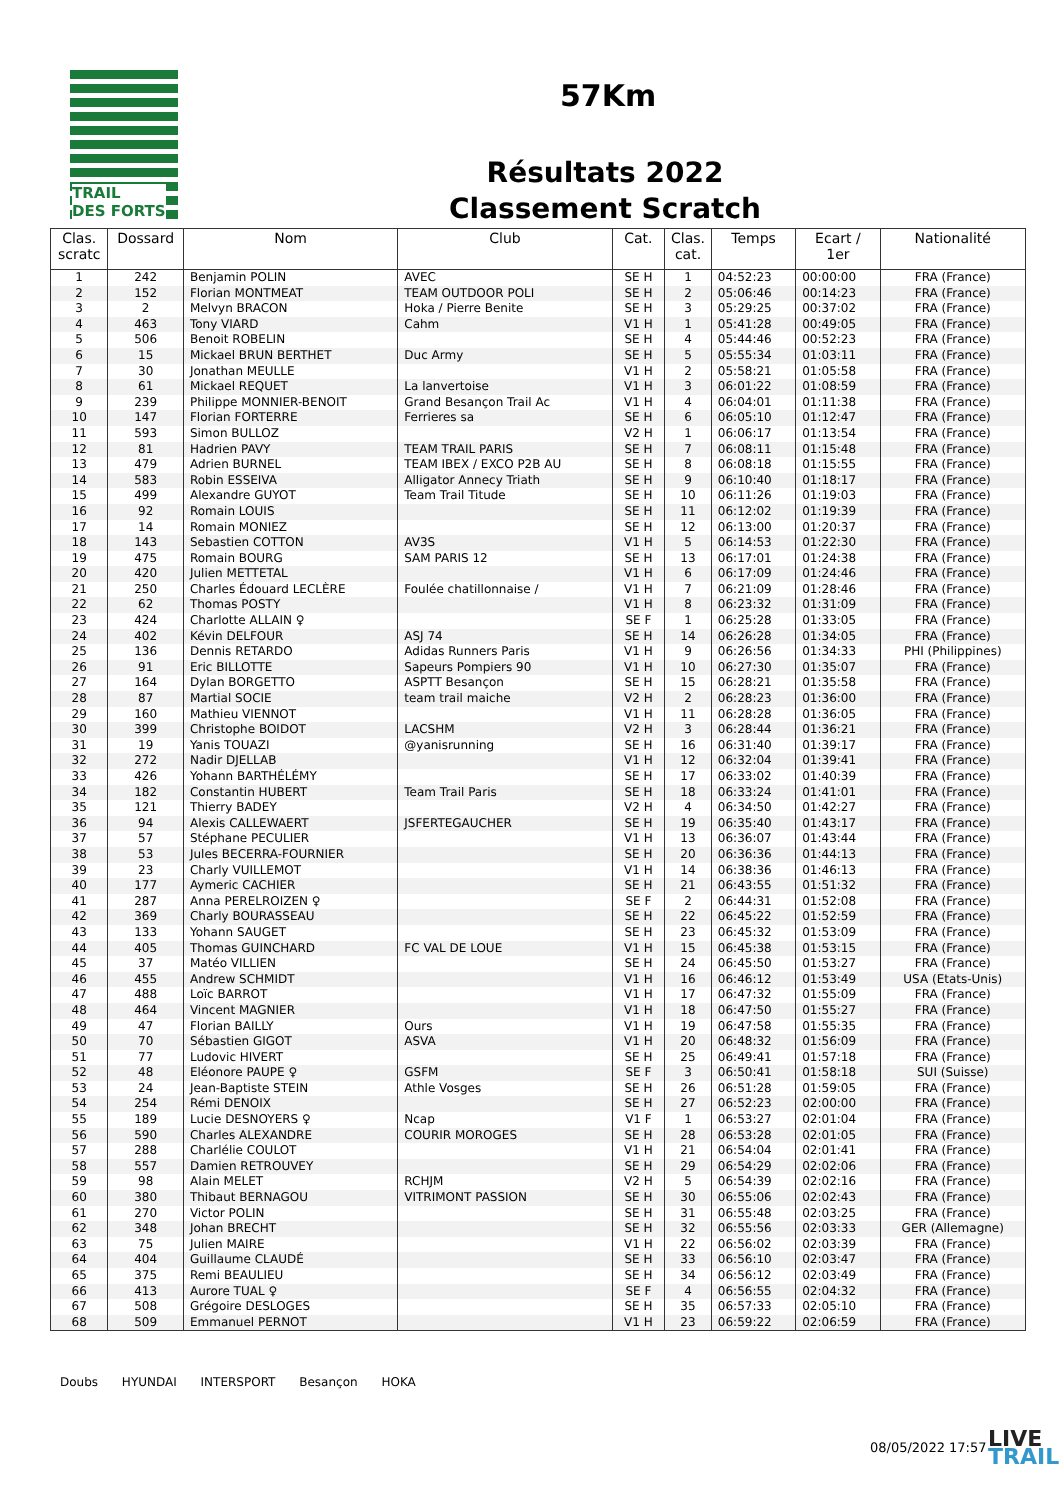TRAIL
DES FORTS
57Km
Résultats 2022
Classement Scratch
| Clas. scratc | Dossard | Nom | Club | Cat. | Clas. cat. | Temps | Ecart / 1er | Nationalité |
| --- | --- | --- | --- | --- | --- | --- | --- | --- |
| 1 | 242 | Benjamin POLIN | AVEC | SE H | 1 | 04:52:23 | 00:00:00 | FRA (France) |
| 2 | 152 | Florian MONTMEAT | TEAM OUTDOOR POLI | SE H | 2 | 05:06:46 | 00:14:23 | FRA (France) |
| 3 | 2 | Melvyn BRACON | Hoka / Pierre Benite | SE H | 3 | 05:29:25 | 00:37:02 | FRA (France) |
| 4 | 463 | Tony VIARD | Cahm | V1 H | 1 | 05:41:28 | 00:49:05 | FRA (France) |
| 5 | 506 | Benoit ROBELIN | | SE H | 4 | 05:44:46 | 00:52:23 | FRA (France) |
| 6 | 15 | Mickael BRUN BERTHET | Duc Army | SE H | 5 | 05:55:34 | 01:03:11 | FRA (France) |
| 7 | 30 | Jonathan MEULLE | | V1 H | 2 | 05:58:21 | 01:05:58 | FRA (France) |
| 8 | 61 | Mickael REQUET | La lanvertoise | V1 H | 3 | 06:01:22 | 01:08:59 | FRA (France) |
| 9 | 239 | Philippe MONNIER-BENOIT | Grand Besançon Trail Ac | V1 H | 4 | 06:04:01 | 01:11:38 | FRA (France) |
| 10 | 147 | Florian FORTERRE | Ferrieres sa | SE H | 6 | 06:05:10 | 01:12:47 | FRA (France) |
| 11 | 593 | Simon BULLOZ | | V2 H | 1 | 06:06:17 | 01:13:54 | FRA (France) |
| 12 | 81 | Hadrien PAVY | TEAM TRAIL PARIS | SE H | 7 | 06:08:11 | 01:15:48 | FRA (France) |
| 13 | 479 | Adrien BURNEL | TEAM IBEX / EXCO P2B AU | SE H | 8 | 06:08:18 | 01:15:55 | FRA (France) |
| 14 | 583 | Robin ESSEIVA | Alligator Annecy Triath | SE H | 9 | 06:10:40 | 01:18:17 | FRA (France) |
| 15 | 499 | Alexandre GUYOT | Team Trail Titude | SE H | 10 | 06:11:26 | 01:19:03 | FRA (France) |
| 16 | 92 | Romain LOUIS | | SE H | 11 | 06:12:02 | 01:19:39 | FRA (France) |
| 17 | 14 | Romain MONIEZ | | SE H | 12 | 06:13:00 | 01:20:37 | FRA (France) |
| 18 | 143 | Sebastien COTTON | AV3S | V1 H | 5 | 06:14:53 | 01:22:30 | FRA (France) |
| 19 | 475 | Romain BOURG | SAM PARIS 12 | SE H | 13 | 06:17:01 | 01:24:38 | FRA (France) |
| 20 | 420 | Julien METTETAL | | V1 H | 6 | 06:17:09 | 01:24:46 | FRA (France) |
| 21 | 250 | Charles Édouard LECLÈRE | Foulée chatillonnaise / | V1 H | 7 | 06:21:09 | 01:28:46 | FRA (France) |
| 22 | 62 | Thomas POSTY | | V1 H | 8 | 06:23:32 | 01:31:09 | FRA (France) |
| 23 | 424 | Charlotte ALLAIN ♀ | | SE F | 1 | 06:25:28 | 01:33:05 | FRA (France) |
| 24 | 402 | Kévin DELFOUR | ASJ 74 | SE H | 14 | 06:26:28 | 01:34:05 | FRA (France) |
| 25 | 136 | Dennis RETARDO | Adidas Runners Paris | V1 H | 9 | 06:26:56 | 01:34:33 | PHI (Philippines) |
| 26 | 91 | Eric BILLOTTE | Sapeurs Pompiers 90 | V1 H | 10 | 06:27:30 | 01:35:07 | FRA (France) |
| 27 | 164 | Dylan BORGETTO | ASPTT Besançon | SE H | 15 | 06:28:21 | 01:35:58 | FRA (France) |
| 28 | 87 | Martial SOCIE | team trail maiche | V2 H | 2 | 06:28:23 | 01:36:00 | FRA (France) |
| 29 | 160 | Mathieu VIENNOT | | V1 H | 11 | 06:28:28 | 01:36:05 | FRA (France) |
| 30 | 399 | Christophe BOIDOT | LACSHM | V2 H | 3 | 06:28:44 | 01:36:21 | FRA (France) |
| 31 | 19 | Yanis TOUAZI | @yanisrunning | SE H | 16 | 06:31:40 | 01:39:17 | FRA (France) |
| 32 | 272 | Nadir DJELLAB | | V1 H | 12 | 06:32:04 | 01:39:41 | FRA (France) |
| 33 | 426 | Yohann BARTHÉLÉMY | | SE H | 17 | 06:33:02 | 01:40:39 | FRA (France) |
| 34 | 182 | Constantin HUBERT | Team Trail Paris | SE H | 18 | 06:33:24 | 01:41:01 | FRA (France) |
| 35 | 121 | Thierry BADEY | | V2 H | 4 | 06:34:50 | 01:42:27 | FRA (France) |
| 36 | 94 | Alexis CALLEWAERT | JSFERTEGAUCHER | SE H | 19 | 06:35:40 | 01:43:17 | FRA (France) |
| 37 | 57 | Stéphane PECULIER | | V1 H | 13 | 06:36:07 | 01:43:44 | FRA (France) |
| 38 | 53 | Jules BECERRA-FOURNIER | | SE H | 20 | 06:36:36 | 01:44:13 | FRA (France) |
| 39 | 23 | Charly VUILLEMOT | | V1 H | 14 | 06:38:36 | 01:46:13 | FRA (France) |
| 40 | 177 | Aymeric CACHIER | | SE H | 21 | 06:43:55 | 01:51:32 | FRA (France) |
| 41 | 287 | Anna PERELROIZEN ♀ | | SE F | 2 | 06:44:31 | 01:52:08 | FRA (France) |
| 42 | 369 | Charly BOURASSEAU | | SE H | 22 | 06:45:22 | 01:52:59 | FRA (France) |
| 43 | 133 | Yohann SAUGET | | SE H | 23 | 06:45:32 | 01:53:09 | FRA (France) |
| 44 | 405 | Thomas GUINCHARD | FC VAL DE LOUE | V1 H | 15 | 06:45:38 | 01:53:15 | FRA (France) |
| 45 | 37 | Matéo VILLIEN | | SE H | 24 | 06:45:50 | 01:53:27 | FRA (France) |
| 46 | 455 | Andrew SCHMIDT | | V1 H | 16 | 06:46:12 | 01:53:49 | USA (Etats-Unis) |
| 47 | 488 | Loïc BARROT | | V1 H | 17 | 06:47:32 | 01:55:09 | FRA (France) |
| 48 | 464 | Vincent MAGNIER | | V1 H | 18 | 06:47:50 | 01:55:27 | FRA (France) |
| 49 | 47 | Florian BAILLY | Ours | V1 H | 19 | 06:47:58 | 01:55:35 | FRA (France) |
| 50 | 70 | Sébastien GIGOT | ASVA | V1 H | 20 | 06:48:32 | 01:56:09 | FRA (France) |
| 51 | 77 | Ludovic HIVERT | | SE H | 25 | 06:49:41 | 01:57:18 | FRA (France) |
| 52 | 48 | Eléonore PAUPE ♀ | GSFM | SE F | 3 | 06:50:41 | 01:58:18 | SUI (Suisse) |
| 53 | 24 | Jean-Baptiste STEIN | Athle Vosges | SE H | 26 | 06:51:28 | 01:59:05 | FRA (France) |
| 54 | 254 | Rémi DENOIX | | SE H | 27 | 06:52:23 | 02:00:00 | FRA (France) |
| 55 | 189 | Lucie DESNOYERS ♀ | Ncap | V1 F | 1 | 06:53:27 | 02:01:04 | FRA (France) |
| 56 | 590 | Charles ALEXANDRE | COURIR MOROGES | SE H | 28 | 06:53:28 | 02:01:05 | FRA (France) |
| 57 | 288 | Charlélie COULOT | | V1 H | 21 | 06:54:04 | 02:01:41 | FRA (France) |
| 58 | 557 | Damien RETROUVEY | | SE H | 29 | 06:54:29 | 02:02:06 | FRA (France) |
| 59 | 98 | Alain MELET | RCHJM | V2 H | 5 | 06:54:39 | 02:02:16 | FRA (France) |
| 60 | 380 | Thibaut BERNAGOU | VITRIMONT PASSION | SE H | 30 | 06:55:06 | 02:02:43 | FRA (France) |
| 61 | 270 | Victor POLIN | | SE H | 31 | 06:55:48 | 02:03:25 | FRA (France) |
| 62 | 348 | Johan BRECHT | | SE H | 32 | 06:55:56 | 02:03:33 | GER (Allemagne) |
| 63 | 75 | Julien MAIRE | | V1 H | 22 | 06:56:02 | 02:03:39 | FRA (France) |
| 64 | 404 | Guillaume CLAUDÉ | | SE H | 33 | 06:56:10 | 02:03:47 | FRA (France) |
| 65 | 375 | Remi BEAULIEU | | SE H | 34 | 06:56:12 | 02:03:49 | FRA (France) |
| 66 | 413 | Aurore TUAL ♀ | | SE F | 4 | 06:56:55 | 02:04:32 | FRA (France) |
| 67 | 508 | Grégoire DESLOGES | | SE H | 35 | 06:57:33 | 02:05:10 | FRA (France) |
| 68 | 509 | Emmanuel PERNOT | | V1 H | 23 | 06:59:22 | 02:06:59 | FRA (France) |
Doubs HYUNDAI INTERSPORT Besançon HOKA
08/05/2022 17:57
LIVE
TRAIL